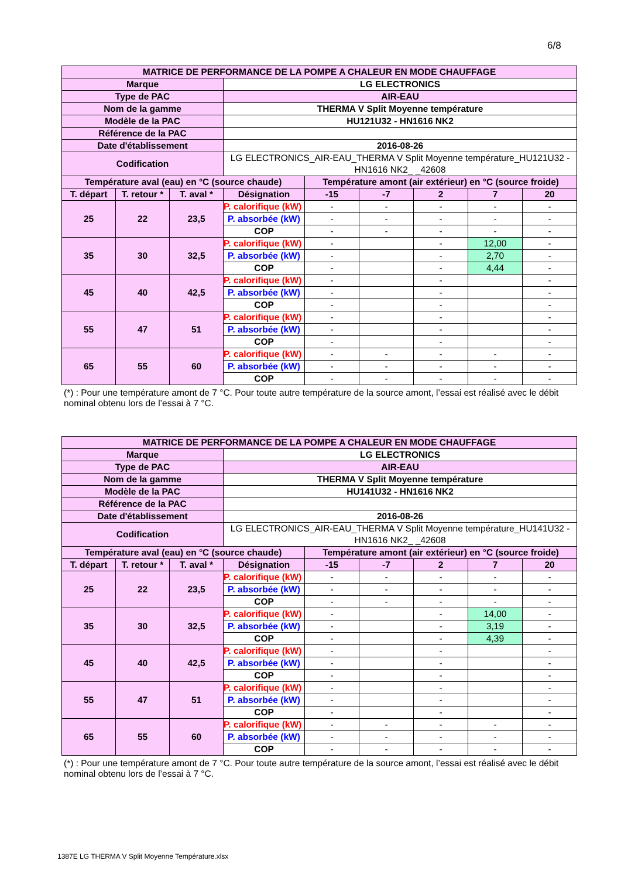6/8
| MATRICE DE PERFORMANCE DE LA POMPE A CHALEUR EN MODE CHAUFFAGE | | | | | | | | |
| Marque | | | LG ELECTRONICS | | | | | |
| Type de PAC | | | AIR-EAU | | | | | |
| Nom de la gamme | | | THERMA V Split Moyenne température | | | | | |
| Modèle de la PAC | | | HU121U32 - HN1616 NK2 | | | | | |
| Référence de la PAC | | | | | | | | |
| Date d'établissement | | | 2016-08-26 | | | | | |
| Codification | | | LG ELECTRONICS_AIR-EAU_THERMA V Split Moyenne température_HU121U32 - HN1616 NK2_ _42608 | | | | | |
| Température aval (eau) en °C (source chaude) | | | | Température amont (air extérieur) en °C (source froide) | | | | |
| T. départ | T. retour * | T. aval * | Désignation | -15 | -7 | 2 | 7 | 20 |
| 25 | 22 | 23,5 | P. calorifique (kW) | - | - | - | - | - |
| | | | P. absorbée (kW) | - | - | - | - | - |
| | | | COP | - | - | - | - | - |
| 35 | 30 | 32,5 | P. calorifique (kW) | - | | - | 12,00 | - |
| | | | P. absorbée (kW) | - | | - | 2,70 | - |
| | | | COP | - | | - | 4,44 | - |
| 45 | 40 | 42,5 | P. calorifique (kW) | - | | - | | - |
| | | | P. absorbée (kW) | - | | - | | - |
| | | | COP | - | | - | | - |
| 55 | 47 | 51 | P. calorifique (kW) | - | | - | | - |
| | | | P. absorbée (kW) | - | | - | | - |
| | | | COP | - | | - | | - |
| 65 | 55 | 60 | P. calorifique (kW) | - | - | - | - | - |
| | | | P. absorbée (kW) | - | - | - | - | - |
| | | | COP | - | - | - | - | - |
(*) : Pour une température amont de 7 °C. Pour toute autre température de la source amont, l’essai est réalisé avec le débit nominal obtenu lors de l’essai à 7 °C.
| MATRICE DE PERFORMANCE DE LA POMPE A CHALEUR EN MODE CHAUFFAGE | | | | | | | | |
| Marque | | | LG ELECTRONICS | | | | | |
| Type de PAC | | | AIR-EAU | | | | | |
| Nom de la gamme | | | THERMA V Split Moyenne température | | | | | |
| Modèle de la PAC | | | HU141U32 - HN1616 NK2 | | | | | |
| Référence de la PAC | | | | | | | | |
| Date d'établissement | | | 2016-08-26 | | | | | |
| Codification | | | LG ELECTRONICS_AIR-EAU_THERMA V Split Moyenne température_HU141U32 - HN1616 NK2_ _42608 | | | | | |
| Température aval (eau) en °C (source chaude) | | | | Température amont (air extérieur) en °C (source froide) | | | | |
| T. départ | T. retour * | T. aval * | Désignation | -15 | -7 | 2 | 7 | 20 |
| 25 | 22 | 23,5 | P. calorifique (kW) | - | - | - | - | - |
| | | | P. absorbée (kW) | - | - | - | - | - |
| | | | COP | - | - | - | - | - |
| 35 | 30 | 32,5 | P. calorifique (kW) | - | | - | 14,00 | - |
| | | | P. absorbée (kW) | - | | - | 3,19 | - |
| | | | COP | - | | - | 4,39 | - |
| 45 | 40 | 42,5 | P. calorifique (kW) | - | | - | | - |
| | | | P. absorbée (kW) | - | | - | | - |
| | | | COP | - | | - | | - |
| 55 | 47 | 51 | P. calorifique (kW) | - | | - | | - |
| | | | P. absorbée (kW) | - | | - | | - |
| | | | COP | - | | - | | - |
| 65 | 55 | 60 | P. calorifique (kW) | - | - | - | - | - |
| | | | P. absorbée (kW) | - | - | - | - | - |
| | | | COP | - | - | - | - | - |
(*) : Pour une température amont de 7 °C. Pour toute autre température de la source amont, l’essai est réalisé avec le débit nominal obtenu lors de l’essai à 7 °C.
1387E LG THERMA V Split Moyenne Température.xlsx